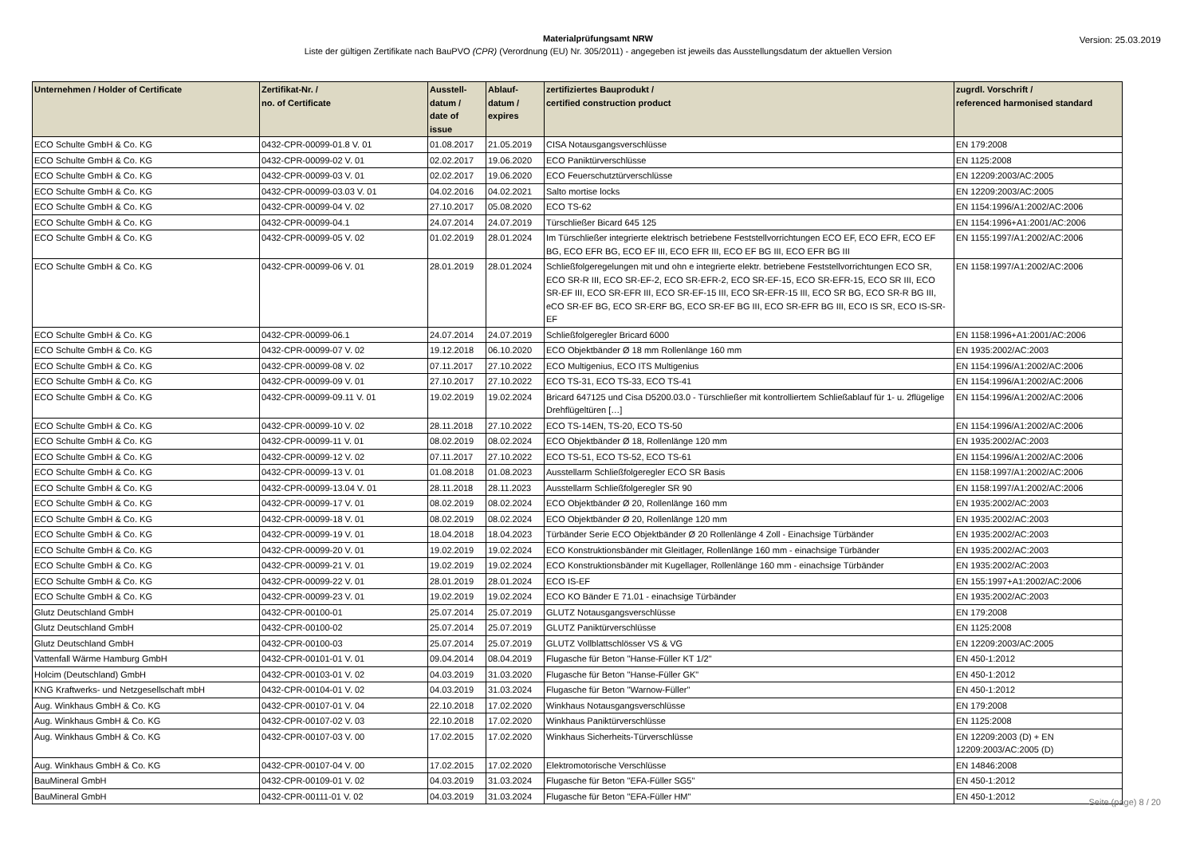Materialprüfungsamt NRW
Liste der gültigen Zertifikate nach BauPVO (CPR) (Verordnung (EU) Nr. 305/2011) - angegeben ist jeweils das Ausstellungsdatum der aktuellen Version
Version: 25.03.2019
| Unternehmen / Holder of Certificate | Zertifikat-Nr. / no. of Certificate | Ausstell- datum / date of issue | Ablauf- datum / expires | zertifiziertes Bauprodukt / certified construction product | zugrdl. Vorschrift / referenced harmonised standard |
| --- | --- | --- | --- | --- | --- |
| ECO Schulte GmbH & Co. KG | 0432-CPR-00099-01.8 V. 01 | 01.08.2017 | 21.05.2019 | CISA Notausgangsverschlüsse | EN 179:2008 |
| ECO Schulte GmbH & Co. KG | 0432-CPR-00099-02 V. 01 | 02.02.2017 | 19.06.2020 | ECO Paniktürverschlüsse | EN 1125:2008 |
| ECO Schulte GmbH & Co. KG | 0432-CPR-00099-03 V. 01 | 02.02.2017 | 19.06.2020 | ECO Feuerschutztürverschlüsse | EN 12209:2003/AC:2005 |
| ECO Schulte GmbH & Co. KG | 0432-CPR-00099-03.03 V. 01 | 04.02.2016 | 04.02.2021 | Salto mortise locks | EN 12209:2003/AC:2005 |
| ECO Schulte GmbH & Co. KG | 0432-CPR-00099-04 V. 02 | 27.10.2017 | 05.08.2020 | ECO TS-62 | EN 1154:1996/A1:2002/AC:2006 |
| ECO Schulte GmbH & Co. KG | 0432-CPR-00099-04.1 | 24.07.2014 | 24.07.2019 | Türschließer Bicard 645 125 | EN 1154:1996+A1:2001/AC:2006 |
| ECO Schulte GmbH & Co. KG | 0432-CPR-00099-05 V. 02 | 01.02.2019 | 28.01.2024 | Im Türschließer integrierte elektrisch betriebene Feststellvorrichtungen ECO EF, ECO EFR, ECO EF BG, ECO EFR BG, ECO EF III, ECO EFR III, ECO EF BG III, ECO EFR BG III | EN 1155:1997/A1:2002/AC:2006 |
| ECO Schulte GmbH & Co. KG | 0432-CPR-00099-06 V. 01 | 28.01.2019 | 28.01.2024 | Schließfolgeregelungen mit und ohn e integrierte elektr. betriebene Feststellvorrichtungen ECO SR, ECO SR-R III, ECO SR-EF-2, ECO SR-EFR-2, ECO SR-EF-15, ECO SR-EFR-15, ECO SR III, ECO SR-EF III, ECO SR-EFR III, ECO SR-EF-15 III, ECO SR-EFR-15 III, ECO SR BG, ECO SR-R BG III, eCO SR-EF BG, ECO SR-ERF BG, ECO SR-EF BG III, ECO SR-EFR BG III, ECO IS SR, ECO IS-SR-EF | EN 1158:1997/A1:2002/AC:2006 |
| ECO Schulte GmbH & Co. KG | 0432-CPR-00099-06.1 | 24.07.2014 | 24.07.2019 | Schließfolgeregler Bricard 6000 | EN 1158:1996+A1:2001/AC:2006 |
| ECO Schulte GmbH & Co. KG | 0432-CPR-00099-07 V. 02 | 19.12.2018 | 06.10.2020 | ECO Objektbänder Ø 18 mm Rollenlänge 160 mm | EN 1935:2002/AC:2003 |
| ECO Schulte GmbH & Co. KG | 0432-CPR-00099-08 V. 02 | 07.11.2017 | 27.10.2022 | ECO Multigenius, ECO ITS Multigenius | EN 1154:1996/A1:2002/AC:2006 |
| ECO Schulte GmbH & Co. KG | 0432-CPR-00099-09 V. 01 | 27.10.2017 | 27.10.2022 | ECO TS-31, ECO TS-33, ECO TS-41 | EN 1154:1996/A1:2002/AC:2006 |
| ECO Schulte GmbH & Co. KG | 0432-CPR-00099-09.11 V. 01 | 19.02.2019 | 19.02.2024 | Bricard 647125 und Cisa D5200.03.0 - Türschließer mit kontrolliertem Schließablauf für 1- u. 2flügelige Drehflügeltüren […] | EN 1154:1996/A1:2002/AC:2006 |
| ECO Schulte GmbH & Co. KG | 0432-CPR-00099-10 V. 02 | 28.11.2018 | 27.10.2022 | ECO TS-14EN, TS-20, ECO TS-50 | EN 1154:1996/A1:2002/AC:2006 |
| ECO Schulte GmbH & Co. KG | 0432-CPR-00099-11 V. 01 | 08.02.2019 | 08.02.2024 | ECO Objektbänder Ø 18, Rollenlänge 120 mm | EN 1935:2002/AC:2003 |
| ECO Schulte GmbH & Co. KG | 0432-CPR-00099-12 V. 02 | 07.11.2017 | 27.10.2022 | ECO TS-51, ECO TS-52, ECO TS-61 | EN 1154:1996/A1:2002/AC:2006 |
| ECO Schulte GmbH & Co. KG | 0432-CPR-00099-13 V. 01 | 01.08.2018 | 01.08.2023 | Ausstellarm Schließfolgeregler ECO SR Basis | EN 1158:1997/A1:2002/AC:2006 |
| ECO Schulte GmbH & Co. KG | 0432-CPR-00099-13.04 V. 01 | 28.11.2018 | 28.11.2023 | Ausstellarm Schließfolgeregler SR 90 | EN 1158:1997/A1:2002/AC:2006 |
| ECO Schulte GmbH & Co. KG | 0432-CPR-00099-17 V. 01 | 08.02.2019 | 08.02.2024 | ECO Objektbänder Ø 20, Rollenlänge 160 mm | EN 1935:2002/AC:2003 |
| ECO Schulte GmbH & Co. KG | 0432-CPR-00099-18 V. 01 | 08.02.2019 | 08.02.2024 | ECO Objektbänder Ø 20, Rollenlänge 120 mm | EN 1935:2002/AC:2003 |
| ECO Schulte GmbH & Co. KG | 0432-CPR-00099-19 V. 01 | 18.04.2018 | 18.04.2023 | Türbänder Serie ECO Objektbänder Ø 20 Rollenlänge 4 Zoll - Einachsige Türbänder | EN 1935:2002/AC:2003 |
| ECO Schulte GmbH & Co. KG | 0432-CPR-00099-20 V. 01 | 19.02.2019 | 19.02.2024 | ECO Konstruktionsbänder mit Gleitlager, Rollenlänge 160 mm - einachsige Türbänder | EN 1935:2002/AC:2003 |
| ECO Schulte GmbH & Co. KG | 0432-CPR-00099-21 V. 01 | 19.02.2019 | 19.02.2024 | ECO Konstruktionsbänder mit Kugellager, Rollenlänge 160 mm - einachsige Türbänder | EN 1935:2002/AC:2003 |
| ECO Schulte GmbH & Co. KG | 0432-CPR-00099-22 V. 01 | 28.01.2019 | 28.01.2024 | ECO IS-EF | EN 155:1997+A1:2002/AC:2006 |
| ECO Schulte GmbH & Co. KG | 0432-CPR-00099-23 V. 01 | 19.02.2019 | 19.02.2024 | ECO KO Bänder E 71.01 - einachsige Türbänder | EN 1935:2002/AC:2003 |
| Glutz Deutschland GmbH | 0432-CPR-00100-01 | 25.07.2014 | 25.07.2019 | GLUTZ Notausgangsverschlüsse | EN 179:2008 |
| Glutz Deutschland GmbH | 0432-CPR-00100-02 | 25.07.2014 | 25.07.2019 | GLUTZ Paniktürverschlüsse | EN 1125:2008 |
| Glutz Deutschland GmbH | 0432-CPR-00100-03 | 25.07.2014 | 25.07.2019 | GLUTZ Vollblattschlösser VS & VG | EN 12209:2003/AC:2005 |
| Vattenfall Wärme Hamburg GmbH | 0432-CPR-00101-01 V. 01 | 09.04.2014 | 08.04.2019 | Flugasche für Beton "Hanse-Füller KT 1/2" | EN 450-1:2012 |
| Holcim (Deutschland) GmbH | 0432-CPR-00103-01 V. 02 | 04.03.2019 | 31.03.2020 | Flugasche für Beton "Hanse-Füller GK" | EN 450-1:2012 |
| KNG Kraftwerks- und Netzgesellschaft mbH | 0432-CPR-00104-01 V. 02 | 04.03.2019 | 31.03.2024 | Flugasche für Beton "Warnow-Füller" | EN 450-1:2012 |
| Aug. Winkhaus GmbH & Co. KG | 0432-CPR-00107-01 V. 04 | 22.10.2018 | 17.02.2020 | Winkhaus Notausgangsverschlüsse | EN 179:2008 |
| Aug. Winkhaus GmbH & Co. KG | 0432-CPR-00107-02 V. 03 | 22.10.2018 | 17.02.2020 | Winkhaus Paniktürverschlüsse | EN 1125:2008 |
| Aug. Winkhaus GmbH & Co. KG | 0432-CPR-00107-03 V. 00 | 17.02.2015 | 17.02.2020 | Winkhaus Sicherheits-Türverschlüsse | EN 12209:2003 (D) + EN 12209:2003/AC:2005 (D) |
| Aug. Winkhaus GmbH & Co. KG | 0432-CPR-00107-04 V. 00 | 17.02.2015 | 17.02.2020 | Elektromotorische Verschlüsse | EN 14846:2008 |
| BauMineral GmbH | 0432-CPR-00109-01 V. 02 | 04.03.2019 | 31.03.2024 | Flugasche für Beton "EFA-Füller SG5" | EN 450-1:2012 |
| BauMineral GmbH | 0432-CPR-00111-01 V. 02 | 04.03.2019 | 31.03.2024 | Flugasche für Beton "EFA-Füller HM" | EN 450-1:2012 |
Seite (page) 8 / 20